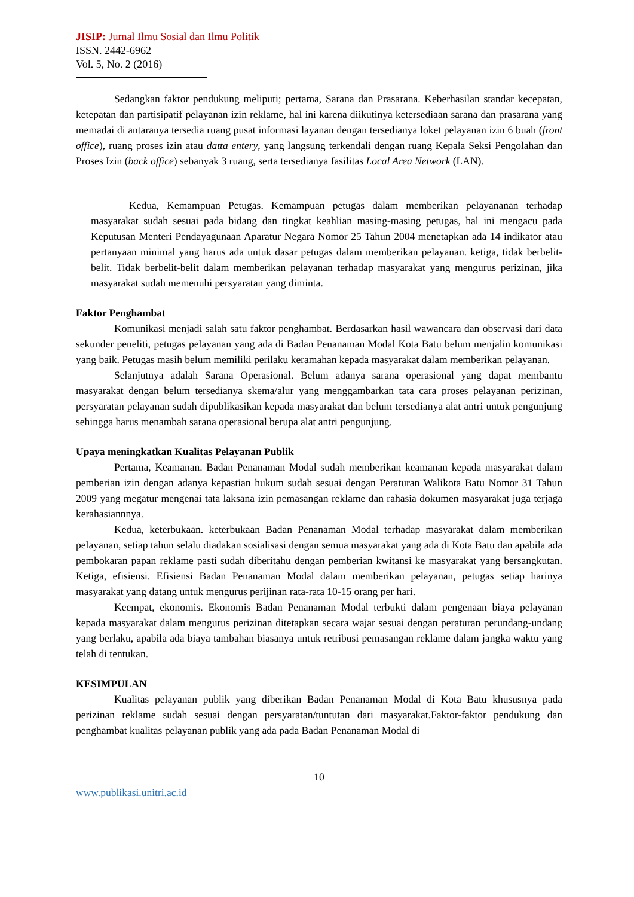JISIP: Jurnal Ilmu Sosial dan Ilmu Politik
ISSN. 2442-6962
Vol. 5, No. 2 (2016)
Sedangkan faktor pendukung meliputi; pertama, Sarana dan Prasarana. Keberhasilan standar kecepatan, ketepatan dan partisipatif pelayanan izin reklame, hal ini karena diikutinya ketersediaan sarana dan prasarana yang memadai di antaranya tersedia ruang pusat informasi layanan dengan tersedianya loket pelayanan izin 6 buah (front office), ruang proses izin atau datta entery, yang langsung terkendali dengan ruang Kepala Seksi Pengolahan dan Proses Izin (back office) sebanyak 3 ruang, serta tersedianya fasilitas Local Area Network (LAN).
Kedua, Kemampuan Petugas. Kemampuan petugas dalam memberikan pelayananan terhadap masyarakat sudah sesuai pada bidang dan tingkat keahlian masing-masing petugas, hal ini mengacu pada Keputusan Menteri Pendayagunaan Aparatur Negara Nomor 25 Tahun 2004 menetapkan ada 14 indikator atau pertanyaan minimal yang harus ada untuk dasar petugas dalam memberikan pelayanan. ketiga, tidak berbelit-belit. Tidak berbelit-belit dalam memberikan pelayanan terhadap masyarakat yang mengurus perizinan, jika masyarakat sudah memenuhi persyaratan yang diminta.
Faktor Penghambat
Komunikasi menjadi salah satu faktor penghambat. Berdasarkan hasil wawancara dan observasi dari data sekunder peneliti, petugas pelayanan yang ada di Badan Penanaman Modal Kota Batu belum menjalin komunikasi yang baik. Petugas masih belum memiliki perilaku keramahan kepada masyarakat dalam memberikan pelayanan.
Selanjutnya adalah Sarana Operasional. Belum adanya sarana operasional yang dapat membantu masyarakat dengan belum tersedianya skema/alur yang menggambarkan tata cara proses pelayanan perizinan, persyaratan pelayanan sudah dipublikasikan kepada masyarakat dan belum tersedianya alat antri untuk pengunjung sehingga harus menambah sarana operasional berupa alat antri pengunjung.
Upaya meningkatkan Kualitas Pelayanan Publik
Pertama, Keamanan. Badan Penanaman Modal sudah memberikan keamanan kepada masyarakat dalam pemberian izin dengan adanya kepastian hukum sudah sesuai dengan Peraturan Walikota Batu Nomor 31 Tahun 2009 yang megatur mengenai tata laksana izin pemasangan reklame dan rahasia dokumen masyarakat juga terjaga kerahasiannnya.
Kedua, keterbukaan. keterbukaan Badan Penanaman Modal terhadap masyarakat dalam memberikan pelayanan, setiap tahun selalu diadakan sosialisasi dengan semua masyarakat yang ada di Kota Batu dan apabila ada pembokaran papan reklame pasti sudah diberitahu dengan pemberian kwitansi ke masyarakat yang bersangkutan. Ketiga, efisiensi. Efisiensi Badan Penanaman Modal dalam memberikan pelayanan, petugas setiap harinya masyarakat yang datang untuk mengurus perijinan rata-rata 10-15 orang per hari.
Keempat, ekonomis. Ekonomis Badan Penanaman Modal terbukti dalam pengenaan biaya pelayanan kepada masyarakat dalam mengurus perizinan ditetapkan secara wajar sesuai dengan peraturan perundang-undang yang berlaku, apabila ada biaya tambahan biasanya untuk retribusi pemasangan reklame dalam jangka waktu yang telah di tentukan.
KESIMPULAN
Kualitas pelayanan publik yang diberikan Badan Penanaman Modal di Kota Batu khususnya pada perizinan reklame sudah sesuai dengan persyaratan/tuntutan dari masyarakat.Faktor-faktor pendukung dan penghambat kualitas pelayanan publik yang ada pada Badan Penanaman Modal di
10
www.publikasi.unitri.ac.id